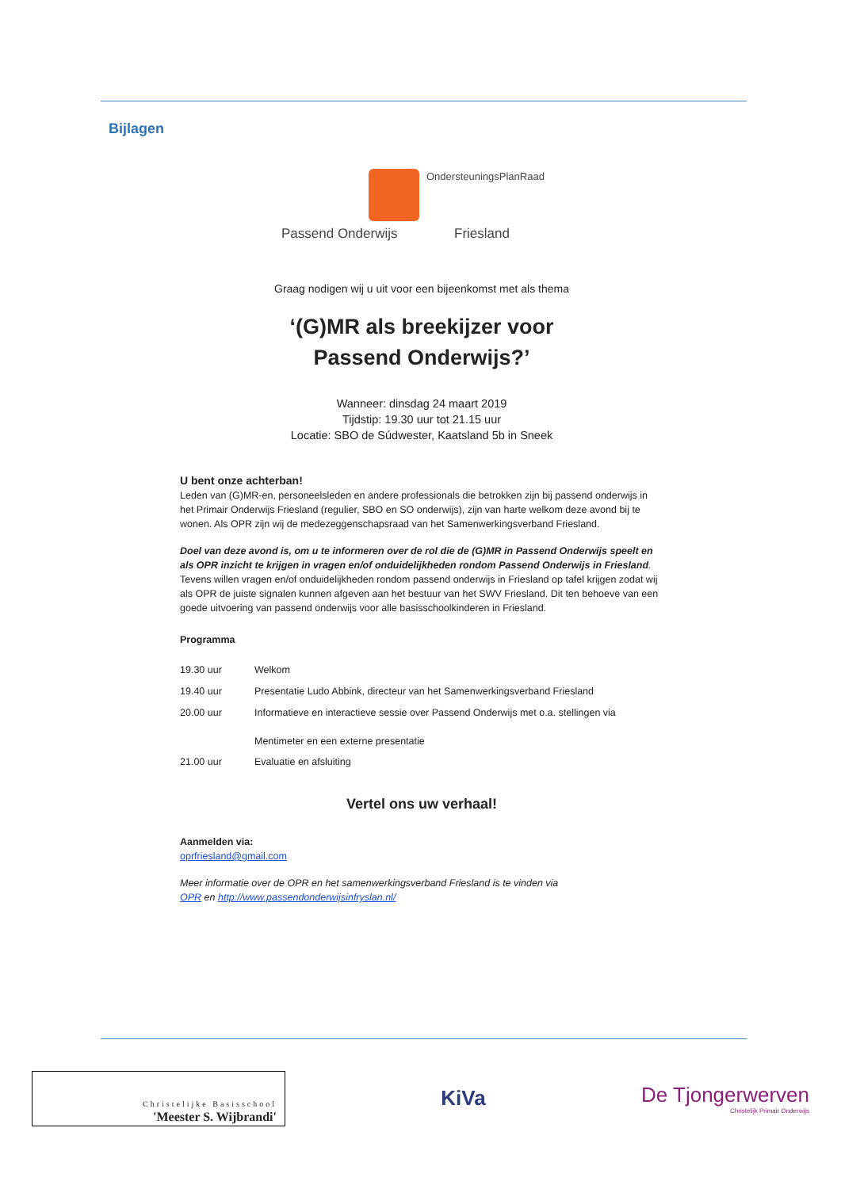Bijlagen
OndersteuningsPlanRaad
Passend Onderwijs Friesland
Graag nodigen wij u uit voor een bijeenkomst met als thema
‘(G)MR als breekijzer voor
Passend Onderwijs?’
Wanneer: dinsdag 24 maart 2019
Tijdstip: 19.30 uur tot 21.15 uur
Locatie: SBO de Súdwester, Kaatsland 5b in Sneek
U bent onze achterban!
Leden van (G)MR-en, personeelsleden en andere professionals die betrokken zijn bij passend onderwijs in het Primair Onderwijs Friesland (regulier, SBO en SO onderwijs), zijn van harte welkom deze avond bij te wonen. Als OPR zijn wij de medezeggenschapsraad van het Samenwerkingsverband Friesland.
Doel van deze avond is, om u te informeren over de rol die de (G)MR in Passend Onderwijs speelt en als OPR inzicht te krijgen in vragen en/of onduidelijkheden rondom Passend Onderwijs in Friesland.
Tevens willen vragen en/of onduidelijkheden rondom passend onderwijs in Friesland op tafel krijgen zodat wij als OPR de juiste signalen kunnen afgeven aan het bestuur van het SWV Friesland. Dit ten behoeve van een goede uitvoering van passend onderwijs voor alle basisschoolkinderen in Friesland.
Programma
| 19.30 uur | Welkom |
| 19.40 uur | Presentatie Ludo Abbink, directeur van het Samenwerkingsverband Friesland |
| 20.00 uur | Informatieve en interactieve sessie over Passend Onderwijs met o.a. stellingen via Mentimeter en een externe presentatie |
| 21.00 uur | Evaluatie en afsluiting |
Vertel ons uw verhaal!
Aanmelden via:
oprfriesland@gmail.com
Meer informatie over de OPR en het samenwerkingsverband Friesland is te vinden via
OPR en http://www.passendonderwijsinfryslan.nl/
Christelijke Basisschool
'Meester S. Wijbrandi'
KiVa
De Tjongerwerven
Christelijk Primair Onderwijs